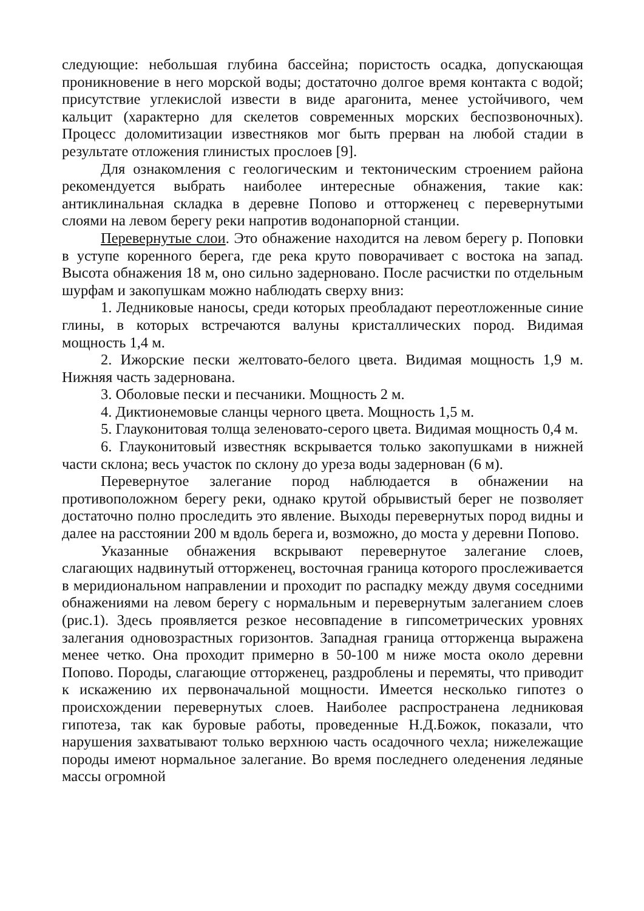следующие: небольшая глубина бассейна; пористость осадка, допускающая проникновение в него морской воды; достаточно долгое время контакта с водой; присутствие углекислой извести в виде арагонита, менее устойчивого, чем кальцит (характерно для скелетов современных морских беспозвоночных). Процесс доломитизации известняков мог быть прерван на любой стадии в результате отложения глинистых прослоев [9].
Для ознакомления с геологическим и тектоническим строением района рекомендуется выбрать наиболее интересные обнажения, такие как: антиклинальная складка в деревне Попово и отторженец с перевернутыми слоями на левом берегу реки напротив водонапорной станции.
Перевернутые слои. Это обнажение находится на левом берегу р. Поповки в уступе коренного берега, где река круто поворачивает с востока на запад. Высота обнажения 18 м, оно сильно задерновано. После расчистки по отдельным шурфам и закопушкам можно наблюдать сверху вниз:
1. Ледниковые наносы, среди которых преобладают переотложенные синие глины, в которых встречаются валуны кристаллических пород. Видимая мощность 1,4 м.
2. Ижорские пески желтовато-белого цвета. Видимая мощность 1,9 м. Нижняя часть задернована.
3. Оболовые пески и песчаники. Мощность 2 м.
4. Диктионемовые сланцы черного цвета. Мощность 1,5 м.
5. Глауконитовая толща зеленовато-серого цвета. Видимая мощность 0,4 м.
6. Глауконитовый известняк вскрывается только закопушками в нижней части склона; весь участок по склону до уреза воды задернован (6 м).
Перевернутое залегание пород наблюдается в обнажении на противоположном берегу реки, однако крутой обрывистый берег не позволяет достаточно полно проследить это явление. Выходы перевернутых пород видны и далее на расстоянии 200 м вдоль берега и, возможно, до моста у деревни Попово.
Указанные обнажения вскрывают перевернутое залегание слоев, слагающих надвинутый отторженец, восточная граница которого прослеживается в меридиональном направлении и проходит по распадку между двумя соседними обнажениями на левом берегу с нормальным и перевернутым залеганием слоев (рис.1). Здесь проявляется резкое несовпадение в гипсометрических уровнях залегания одновозрастных горизонтов. Западная граница отторженца выражена менее четко. Она проходит примерно в 50-100 м ниже моста около деревни Попово. Породы, слагающие отторженец, раздроблены и перемяты, что приводит к искажению их первоначальной мощности. Имеется несколько гипотез о происхождении перевернутых слоев. Наиболее распространена ледниковая гипотеза, так как буровые работы, проведенные Н.Д.Божок, показали, что нарушения захватывают только верхнюю часть осадочного чехла; нижележащие породы имеют нормальное залегание. Во время последнего оледенения ледяные массы огромной